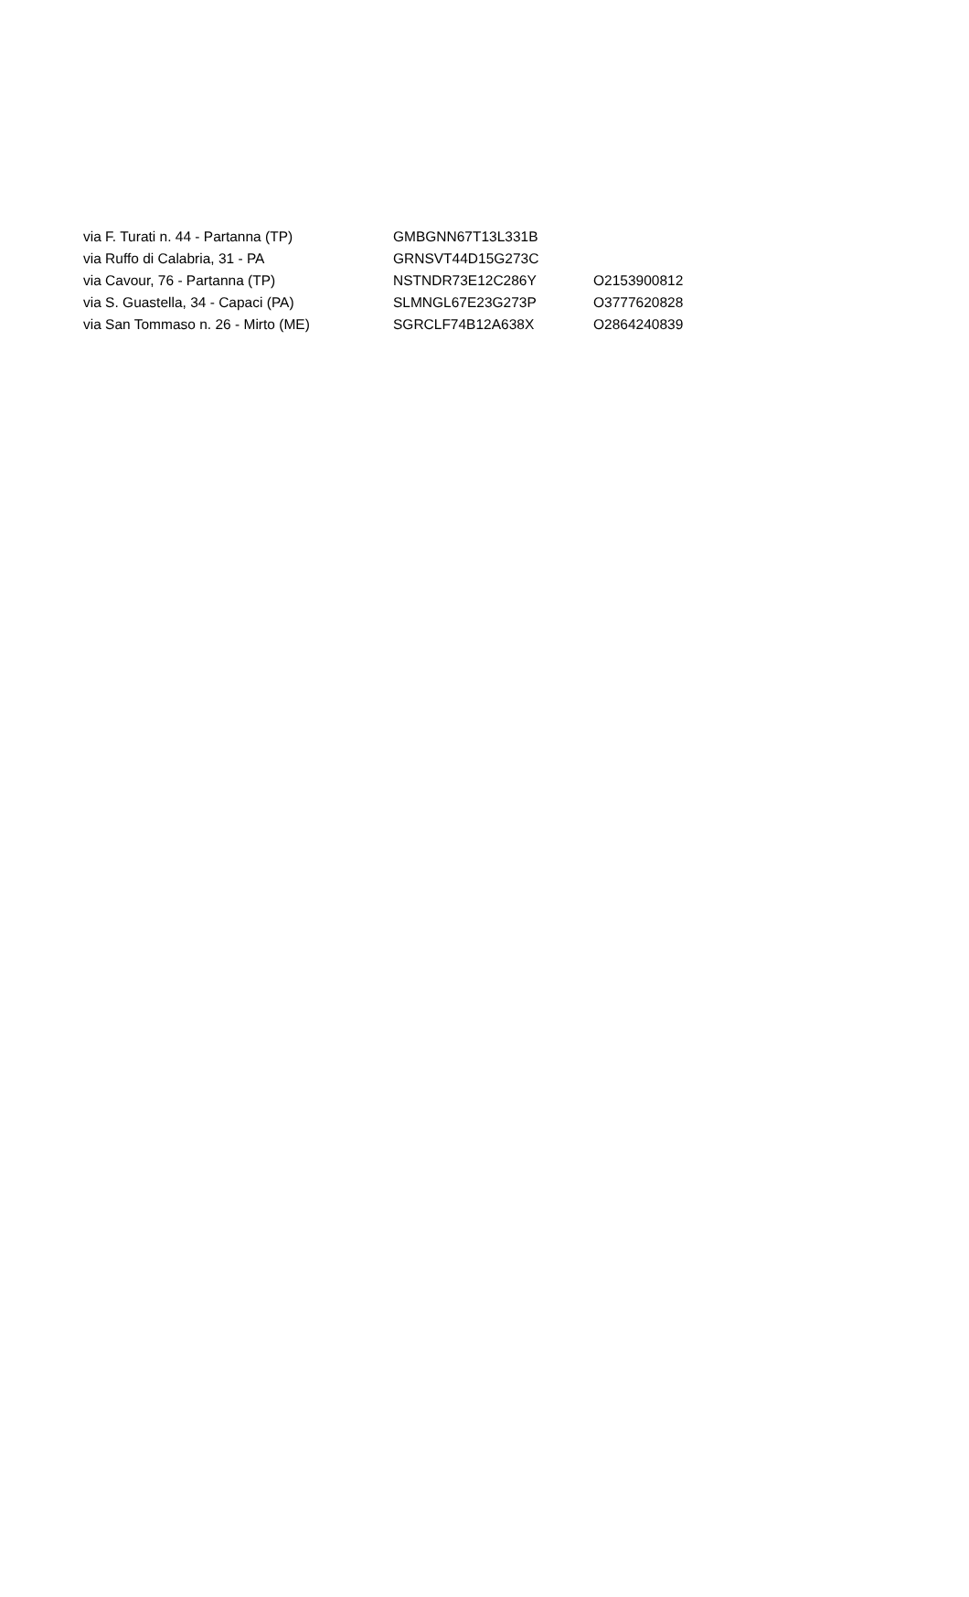| via F. Turati n. 44 - Partanna (TP) | GMBGNN67T13L331B | |
| via Ruffo di Calabria, 31 - PA | GRNSVT44D15G273C | |
| via Cavour, 76 - Partanna (TP) | NSTNDR73E12C286Y | O2153900812 |
| via S. Guastella, 34 - Capaci (PA) | SLMNGL67E23G273P | O3777620828 |
| via San Tommaso n. 26 - Mirto (ME) | SGRCLF74B12A638X | O2864240839 |